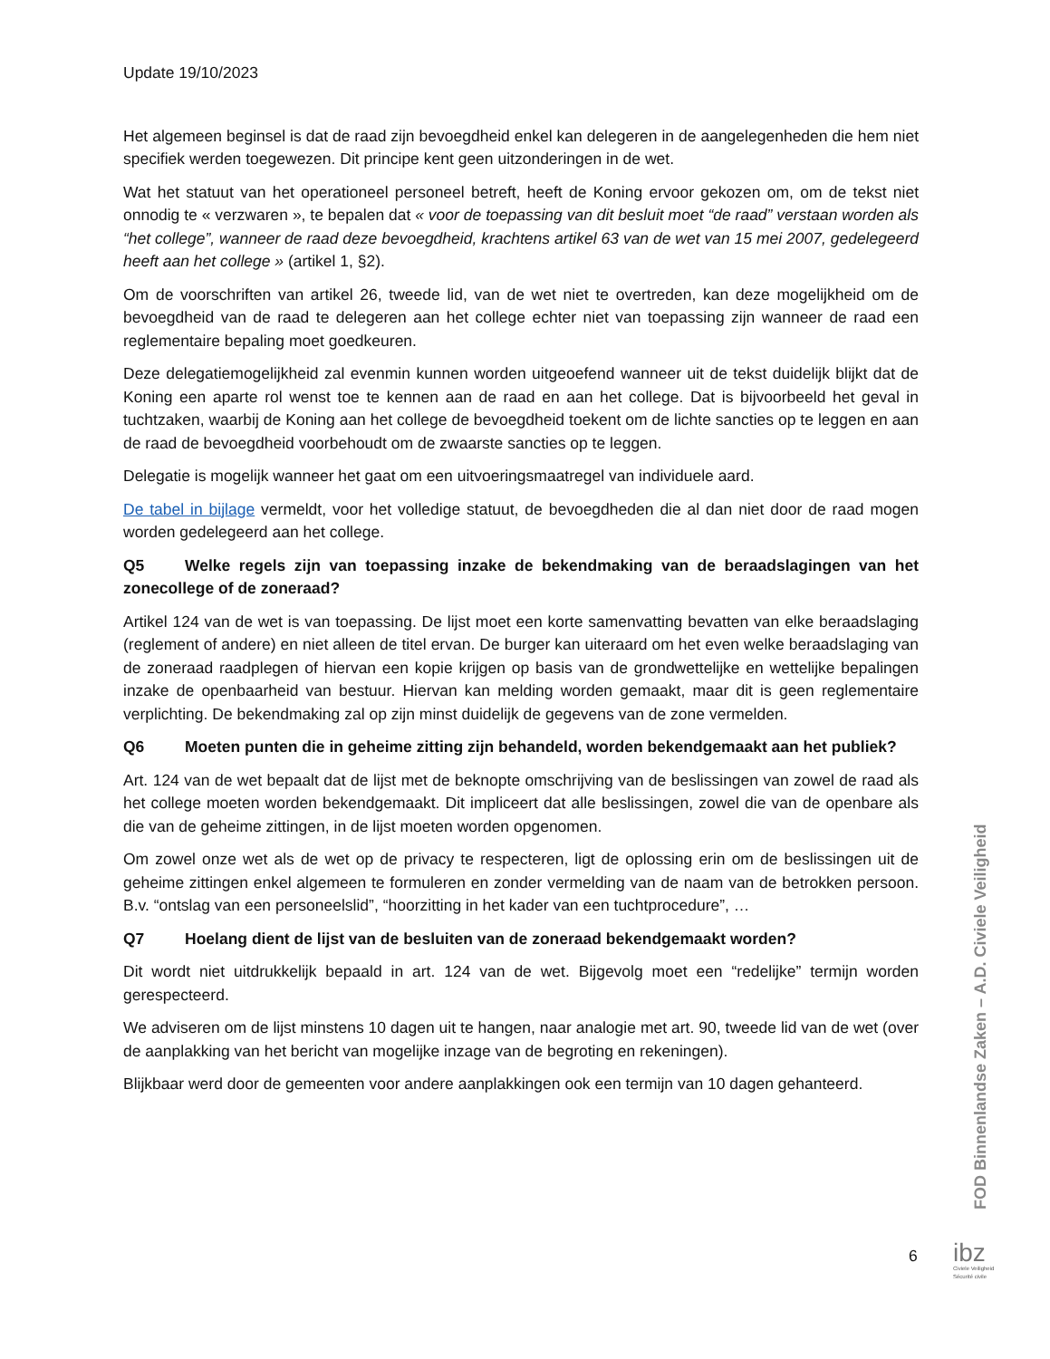Update 19/10/2023
Het algemeen beginsel is dat de raad zijn bevoegdheid enkel kan delegeren in de aangelegenheden die hem niet specifiek werden toegewezen. Dit principe kent geen uitzonderingen in de wet.
Wat het statuut van het operationeel personeel betreft, heeft de Koning ervoor gekozen om, om de tekst niet onnodig te « verzwaren », te bepalen dat « voor de toepassing van dit besluit moet “de raad” verstaan worden als “het college”, wanneer de raad deze bevoegdheid, krachtens artikel 63 van de wet van 15 mei 2007, gedelegeerd heeft aan het college » (artikel 1, §2).
Om de voorschriften van artikel 26, tweede lid, van de wet niet te overtreden, kan deze mogelijkheid om de bevoegdheid van de raad te delegeren aan het college echter niet van toepassing zijn wanneer de raad een reglementaire bepaling moet goedkeuren.
Deze delegatiemogelijkheid zal evenmin kunnen worden uitgeoefend wanneer uit de tekst duidelijk blijkt dat de Koning een aparte rol wenst toe te kennen aan de raad en aan het college. Dat is bijvoorbeeld het geval in tuchtzaken, waarbij de Koning aan het college de bevoegdheid toekent om de lichte sancties op te leggen en aan de raad de bevoegdheid voorbehoudt om de zwaarste sancties op te leggen.
Delegatie is mogelijk wanneer het gaat om een uitvoeringsmaatregel van individuele aard.
De tabel in bijlage vermeldt, voor het volledige statuut, de bevoegdheden die al dan niet door de raad mogen worden gedelegeerd aan het college.
Q5 Welke regels zijn van toepassing inzake de bekendmaking van de beraadslagingen van het zonecollege of de zoneraad?
Artikel 124 van de wet is van toepassing. De lijst moet een korte samenvatting bevatten van elke beraadslaging (reglement of andere) en niet alleen de titel ervan. De burger kan uiteraard om het even welke beraadslaging van de zoneraad raadplegen of hiervan een kopie krijgen op basis van de grondwettelijke en wettelijke bepalingen inzake de openbaarheid van bestuur. Hiervan kan melding worden gemaakt, maar dit is geen reglementaire verplichting. De bekendmaking zal op zijn minst duidelijk de gegevens van de zone vermelden.
Q6 Moeten punten die in geheime zitting zijn behandeld, worden bekendgemaakt aan het publiek?
Art. 124 van de wet bepaalt dat de lijst met de beknopte omschrijving van de beslissingen van zowel de raad als het college moeten worden bekendgemaakt. Dit impliceert dat alle beslissingen, zowel die van de openbare als die van de geheime zittingen, in de lijst moeten worden opgenomen.
Om zowel onze wet als de wet op de privacy te respecteren, ligt de oplossing erin om de beslissingen uit de geheime zittingen enkel algemeen te formuleren en zonder vermelding van de naam van de betrokken persoon. B.v. “ontslag van een personeelslid”, “hoorzitting in het kader van een tuchtprocedure”, …
Q7 Hoelang dient de lijst van de besluiten van de zoneraad bekendgemaakt worden?
Dit wordt niet uitdrukkelijk bepaald in art. 124 van de wet. Bijgevolg moet een “redelijke” termijn worden gerespecteerd.
We adviseren om de lijst minstens 10 dagen uit te hangen, naar analogie met art. 90, tweede lid van de wet (over de aanplakking van het bericht van mogelijke inzage van de begroting en rekeningen).
Blijkbaar werd door de gemeenten voor andere aanplakkingen ook een termijn van 10 dagen gehanteerd.
FOD Binnenlandse Zaken – A.D. Civiele Veiligheid
6
ibz
Civiele Veiligheid
Sécurité civile